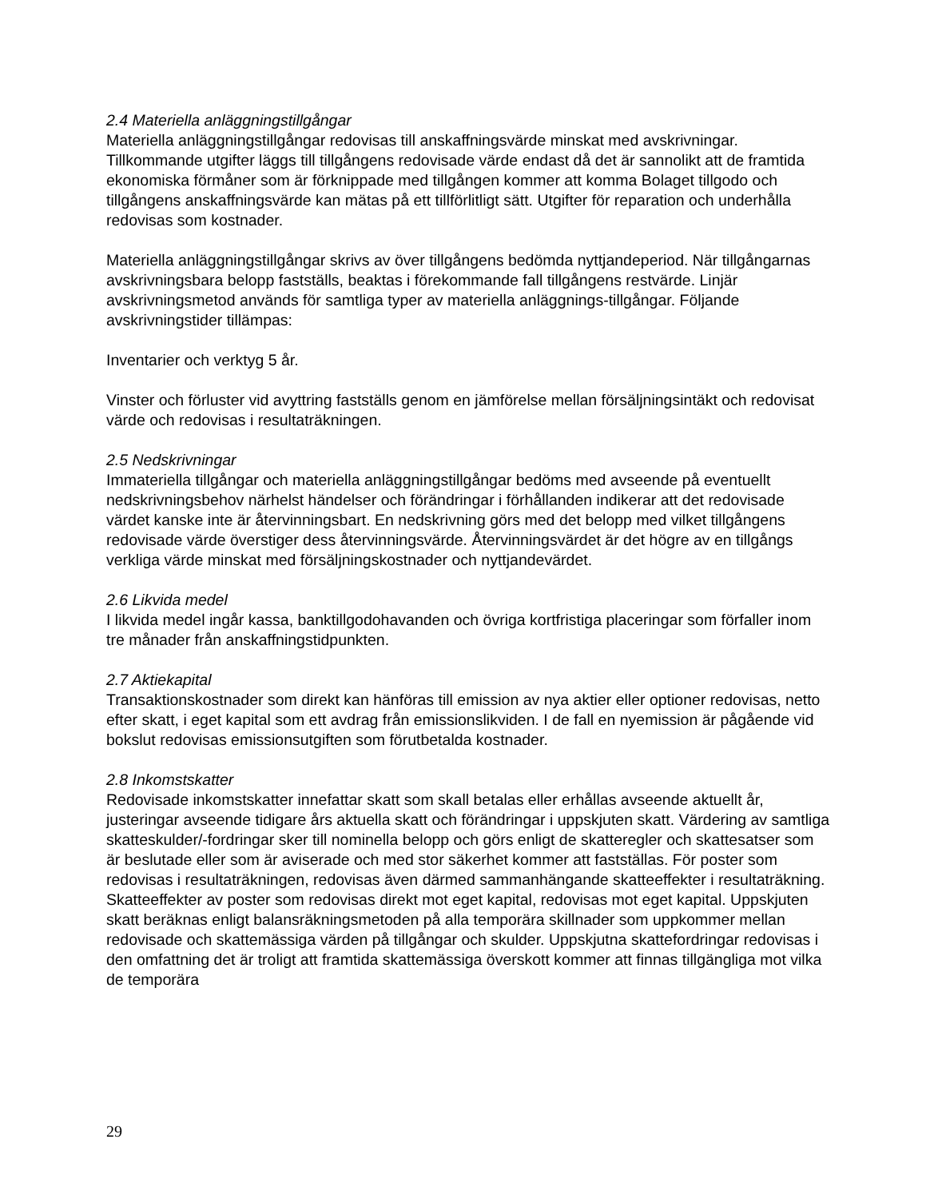2.4 Materiella anläggningstillgångar
Materiella anläggningstillgångar redovisas till anskaffningsvärde minskat med avskrivningar. Tillkommande utgifter läggs till tillgångens redovisade värde endast då det är sannolikt att de framtida ekonomiska förmåner som är förknippade med tillgången kommer att komma Bolaget tillgodo och tillgångens anskaffningsvärde kan mätas på ett tillförlitligt sätt. Utgifter för reparation och underhålla redovisas som kostnader.
Materiella anläggningstillgångar skrivs av över tillgångens bedömda nyttjandeperiod. När tillgångarnas avskrivningsbara belopp fastställs, beaktas i förekommande fall tillgångens restvärde. Linjär avskrivningsmetod används för samtliga typer av materiella anläggnings-tillgångar. Följande avskrivningstider tillämpas:
Inventarier och verktyg 5 år.
Vinster och förluster vid avyttring fastställs genom en jämförelse mellan försäljningsintäkt och redovisat värde och redovisas i resultaträkningen.
2.5 Nedskrivningar
Immateriella tillgångar och materiella anläggningstillgångar bedöms med avseende på eventuellt nedskrivningsbehov närhelst händelser och förändringar i förhållanden indikerar att det redovisade värdet kanske inte är återvinningsbart. En nedskrivning görs med det belopp med vilket tillgångens redovisade värde överstiger dess återvinningsvärde. Återvinningsvärdet är det högre av en tillgångs verkliga värde minskat med försäljningskostnader och nyttjandevärdet.
2.6 Likvida medel
I likvida medel ingår kassa, banktillgodohavanden och övriga kortfristiga placeringar som förfaller inom tre månader från anskaffningstidpunkten.
2.7 Aktiekapital
Transaktionskostnader som direkt kan hänföras till emission av nya aktier eller optioner redovisas, netto efter skatt, i eget kapital som ett avdrag från emissionslikviden. I de fall en nyemission är pågående vid bokslut redovisas emissionsutgiften som förutbetalda kostnader.
2.8 Inkomstskatter
Redovisade inkomstskatter innefattar skatt som skall betalas eller erhållas avseende aktuellt år, justeringar avseende tidigare års aktuella skatt och förändringar i uppskjuten skatt. Värdering av samtliga skatteskulder/-fordringar sker till nominella belopp och görs enligt de skatteregler och skattesatser som är beslutade eller som är aviserade och med stor säkerhet kommer att fastställas. För poster som redovisas i resultaträkningen, redovisas även därmed sammanhängande skatteeffekter i resultaträkning. Skatteeffekter av poster som redovisas direkt mot eget kapital, redovisas mot eget kapital. Uppskjuten skatt beräknas enligt balansräkningsmetoden på alla temporära skillnader som uppkommer mellan redovisade och skattemässiga värden på tillgångar och skulder. Uppskjutna skattefordringar redovisas i den omfattning det är troligt att framtida skattemässiga överskott kommer att finnas tillgängliga mot vilka de temporära
29